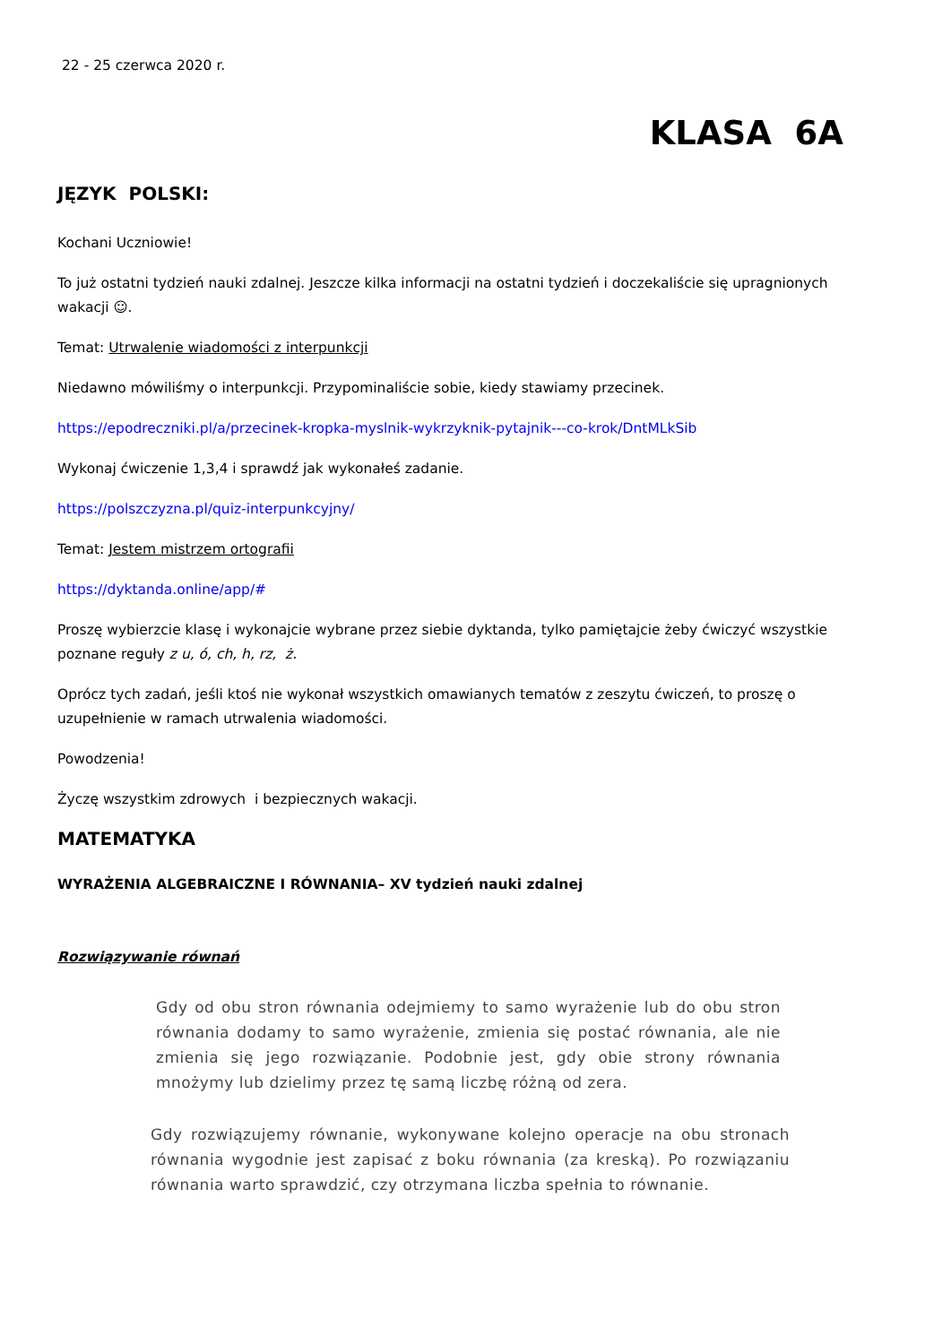22 - 25 czerwca 2020 r.
KLASA 6A
JĘZYK POLSKI:
Kochani Uczniowie!
To już ostatni tydzień nauki zdalnej. Jeszcze kilka informacji na ostatni tydzień i doczekaliście się upragnionych wakacji ☺.
Temat: Utrwalenie wiadomości z interpunkcji
Niedawno mówiliśmy o interpunkcji. Przypominaliście sobie, kiedy stawiamy przecinek.
https://epodreczniki.pl/a/przecinek-kropka-myslnik-wykrzyknik-pytajnik---co-krok/DntMLkSib
Wykonaj ćwiczenie 1,3,4 i sprawdź jak wykonałeś zadanie.
https://polszczyzna.pl/quiz-interpunkcyjny/
Temat: Jestem mistrzem ortografii
https://dyktanda.online/app/#
Proszę wybierzcie klasę i wykonajcie wybrane przez siebie dyktanda, tylko pamiętajcie żeby ćwiczyć wszystkie poznane reguły z u, ó, ch, h, rz, ż.
Oprócz tych zadań, jeśli ktoś nie wykonał wszystkich omawianych tematów z zeszytu ćwiczeń, to proszę o uzupełnienie w ramach utrwalenia wiadomości.
Powodzenia!
Życzę wszystkim zdrowych i bezpiecznych wakacji.
MATEMATYKA
WYRAŻENIA ALGEBRAICZNE I RÓWNANIA– XV tydzień nauki zdalnej
Rozwiązywanie równań
Gdy od obu stron równania odejmiemy to samo wyrażenie lub do obu stron równania dodamy to samo wyrażenie, zmienia się postać równania, ale nie zmienia się jego rozwiązanie. Podobnie jest, gdy obie strony równania mnożymy lub dzielimy przez tę samą liczbę różną od zera.
Gdy rozwiązujemy równanie, wykonywane kolejno operacje na obu stronach równania wygodnie jest zapisać z boku równania (za kreską). Po rozwiązaniu równania warto sprawdzić, czy otrzymana liczba spełnia to równanie.